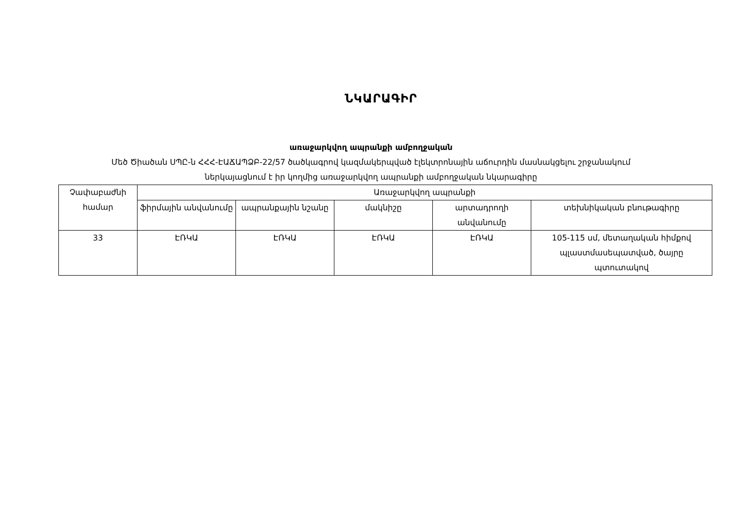ՆԿԱՐԱԳԻՐ
առաջարկվող ապրանքի ամբողջական
Մեծ Ծիածան ՍՊԸ-ն ՀՀՀ-ԷԱՃԱՊՁԲ-22/57 ծածկագրով կազմակերպված էլեկտրոնային աճուրդին մասնակցելու շրջանակում
ներկայացնում է իր կողմից առաջարկվող ապրանքի ամբողջական նկարագիրը
| Չափաբաժնի համար | Առաջարկվող ապրանքի | | | | |
| | ֆիրմային անվանումը | ապրանքային նշանը | մակնիշը | արտադրողի անվանումը | տեխնիկական բնութագիրը |
| 33 | ԷՌԿԱ | ԷՌԿԱ | ԷՌԿԱ | ԷՌԿԱ | 105-115 սմ, մետաղական հիմքով պլաստմասեպատված, ծայրը պտուտակով |